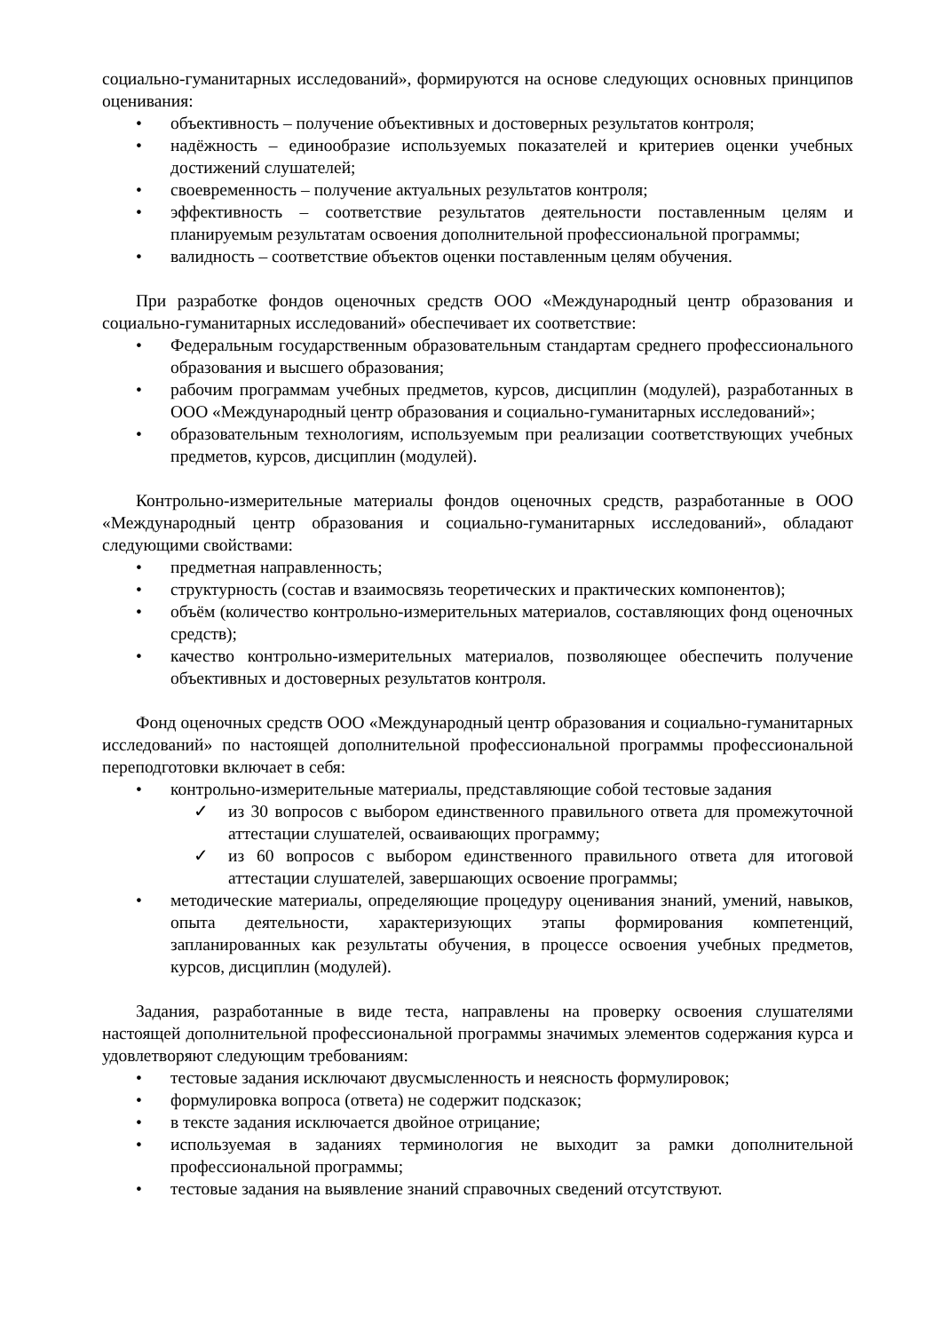социально-гуманитарных исследований», формируются на основе следующих основных принципов оценивания:
• объективность – получение объективных и достоверных результатов контроля;
• надёжность – единообразие используемых показателей и критериев оценки учебных достижений слушателей;
• своевременность – получение актуальных результатов контроля;
• эффективность – соответствие результатов деятельности поставленным целям и планируемым результатам освоения дополнительной профессиональной программы;
• валидность – соответствие объектов оценки поставленным целям обучения.
При разработке фондов оценочных средств ООО «Международный центр образования и социально-гуманитарных исследований» обеспечивает их соответствие:
• Федеральным государственным образовательным стандартам среднего профессионального образования и высшего образования;
• рабочим программам учебных предметов, курсов, дисциплин (модулей), разработанных в ООО «Международный центр образования и социально-гуманитарных исследований»;
• образовательным технологиям, используемым при реализации соответствующих учебных предметов, курсов, дисциплин (модулей).
Контрольно-измерительные материалы фондов оценочных средств, разработанные в ООО «Международный центр образования и социально-гуманитарных исследований», обладают следующими свойствами:
• предметная направленность;
• структурность (состав и взаимосвязь теоретических и практических компонентов);
• объём (количество контрольно-измерительных материалов, составляющих фонд оценочных средств);
• качество контрольно-измерительных материалов, позволяющее обеспечить получение объективных и достоверных результатов контроля.
Фонд оценочных средств ООО «Международный центр образования и социально-гуманитарных исследований» по настоящей дополнительной профессиональной программы профессиональной переподготовки включает в себя:
• контрольно-измерительные материалы, представляющие собой тестовые задания
✓ из 30 вопросов с выбором единственного правильного ответа для промежуточной аттестации слушателей, осваивающих программу;
✓ из 60 вопросов с выбором единственного правильного ответа для итоговой аттестации слушателей, завершающих освоение программы;
• методические материалы, определяющие процедуру оценивания знаний, умений, навыков, опыта деятельности, характеризующих этапы формирования компетенций, запланированных как результаты обучения, в процессе освоения учебных предметов, курсов, дисциплин (модулей).
Задания, разработанные в виде теста, направлены на проверку освоения слушателями настоящей дополнительной профессиональной программы значимых элементов содержания курса и удовлетворяют следующим требованиям:
• тестовые задания исключают двусмысленность и неясность формулировок;
• формулировка вопроса (ответа) не содержит подсказок;
• в тексте задания исключается двойное отрицание;
• используемая в заданиях терминология не выходит за рамки дополнительной профессиональной программы;
• тестовые задания на выявление знаний справочных сведений отсутствуют.